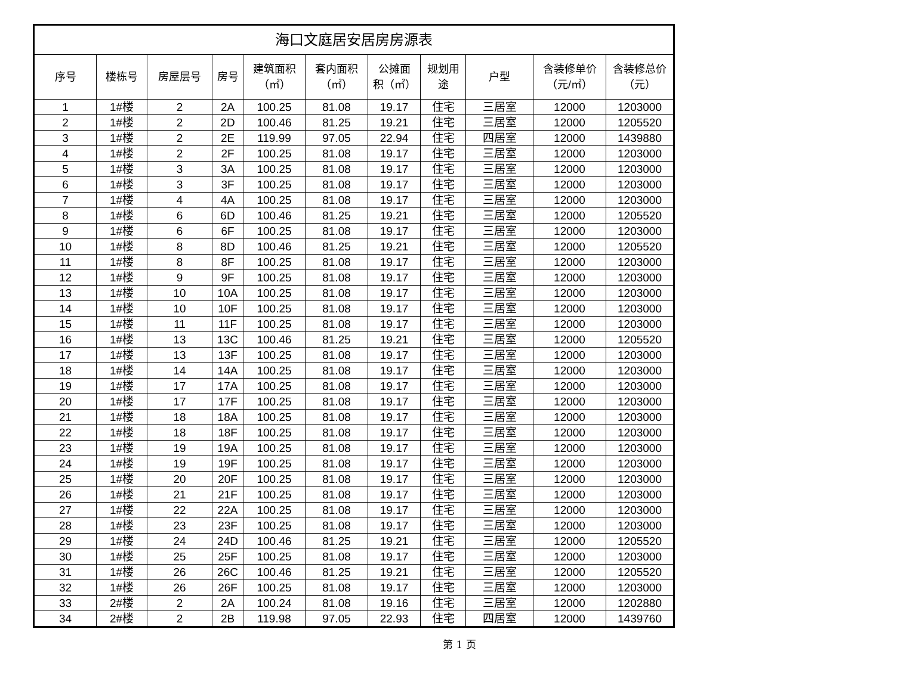| 海口文庭居安居房房源表 | | | | | | | | | | |
| --- | --- | --- | --- | --- | --- | --- | --- | --- | --- | --- |
| 序号 | 楼栋号 | 房屋层号 | 房号 | 建筑面积 （㎡） | 套内面积 （㎡） | 公摊面 积（㎡） | 规划用 途 | 户型 | 含装修单价 （元/㎡） | 含装修总价 （元） |
| 1 | 1#楼 | 2 | 2A | 100.25 | 81.08 | 19.17 | 住宅 | 三居室 | 12000 | 1203000 |
| 2 | 1#楼 | 2 | 2D | 100.46 | 81.25 | 19.21 | 住宅 | 三居室 | 12000 | 1205520 |
| 3 | 1#楼 | 2 | 2E | 119.99 | 97.05 | 22.94 | 住宅 | 四居室 | 12000 | 1439880 |
| 4 | 1#楼 | 2 | 2F | 100.25 | 81.08 | 19.17 | 住宅 | 三居室 | 12000 | 1203000 |
| 5 | 1#楼 | 3 | 3A | 100.25 | 81.08 | 19.17 | 住宅 | 三居室 | 12000 | 1203000 |
| 6 | 1#楼 | 3 | 3F | 100.25 | 81.08 | 19.17 | 住宅 | 三居室 | 12000 | 1203000 |
| 7 | 1#楼 | 4 | 4A | 100.25 | 81.08 | 19.17 | 住宅 | 三居室 | 12000 | 1203000 |
| 8 | 1#楼 | 6 | 6D | 100.46 | 81.25 | 19.21 | 住宅 | 三居室 | 12000 | 1205520 |
| 9 | 1#楼 | 6 | 6F | 100.25 | 81.08 | 19.17 | 住宅 | 三居室 | 12000 | 1203000 |
| 10 | 1#楼 | 8 | 8D | 100.46 | 81.25 | 19.21 | 住宅 | 三居室 | 12000 | 1205520 |
| 11 | 1#楼 | 8 | 8F | 100.25 | 81.08 | 19.17 | 住宅 | 三居室 | 12000 | 1203000 |
| 12 | 1#楼 | 9 | 9F | 100.25 | 81.08 | 19.17 | 住宅 | 三居室 | 12000 | 1203000 |
| 13 | 1#楼 | 10 | 10A | 100.25 | 81.08 | 19.17 | 住宅 | 三居室 | 12000 | 1203000 |
| 14 | 1#楼 | 10 | 10F | 100.25 | 81.08 | 19.17 | 住宅 | 三居室 | 12000 | 1203000 |
| 15 | 1#楼 | 11 | 11F | 100.25 | 81.08 | 19.17 | 住宅 | 三居室 | 12000 | 1203000 |
| 16 | 1#楼 | 13 | 13C | 100.46 | 81.25 | 19.21 | 住宅 | 三居室 | 12000 | 1205520 |
| 17 | 1#楼 | 13 | 13F | 100.25 | 81.08 | 19.17 | 住宅 | 三居室 | 12000 | 1203000 |
| 18 | 1#楼 | 14 | 14A | 100.25 | 81.08 | 19.17 | 住宅 | 三居室 | 12000 | 1203000 |
| 19 | 1#楼 | 17 | 17A | 100.25 | 81.08 | 19.17 | 住宅 | 三居室 | 12000 | 1203000 |
| 20 | 1#楼 | 17 | 17F | 100.25 | 81.08 | 19.17 | 住宅 | 三居室 | 12000 | 1203000 |
| 21 | 1#楼 | 18 | 18A | 100.25 | 81.08 | 19.17 | 住宅 | 三居室 | 12000 | 1203000 |
| 22 | 1#楼 | 18 | 18F | 100.25 | 81.08 | 19.17 | 住宅 | 三居室 | 12000 | 1203000 |
| 23 | 1#楼 | 19 | 19A | 100.25 | 81.08 | 19.17 | 住宅 | 三居室 | 12000 | 1203000 |
| 24 | 1#楼 | 19 | 19F | 100.25 | 81.08 | 19.17 | 住宅 | 三居室 | 12000 | 1203000 |
| 25 | 1#楼 | 20 | 20F | 100.25 | 81.08 | 19.17 | 住宅 | 三居室 | 12000 | 1203000 |
| 26 | 1#楼 | 21 | 21F | 100.25 | 81.08 | 19.17 | 住宅 | 三居室 | 12000 | 1203000 |
| 27 | 1#楼 | 22 | 22A | 100.25 | 81.08 | 19.17 | 住宅 | 三居室 | 12000 | 1203000 |
| 28 | 1#楼 | 23 | 23F | 100.25 | 81.08 | 19.17 | 住宅 | 三居室 | 12000 | 1203000 |
| 29 | 1#楼 | 24 | 24D | 100.46 | 81.25 | 19.21 | 住宅 | 三居室 | 12000 | 1205520 |
| 30 | 1#楼 | 25 | 25F | 100.25 | 81.08 | 19.17 | 住宅 | 三居室 | 12000 | 1203000 |
| 31 | 1#楼 | 26 | 26C | 100.46 | 81.25 | 19.21 | 住宅 | 三居室 | 12000 | 1205520 |
| 32 | 1#楼 | 26 | 26F | 100.25 | 81.08 | 19.17 | 住宅 | 三居室 | 12000 | 1203000 |
| 33 | 2#楼 | 2 | 2A | 100.24 | 81.08 | 19.16 | 住宅 | 三居室 | 12000 | 1202880 |
| 34 | 2#楼 | 2 | 2B | 119.98 | 97.05 | 22.93 | 住宅 | 四居室 | 12000 | 1439760 |
第 1 页